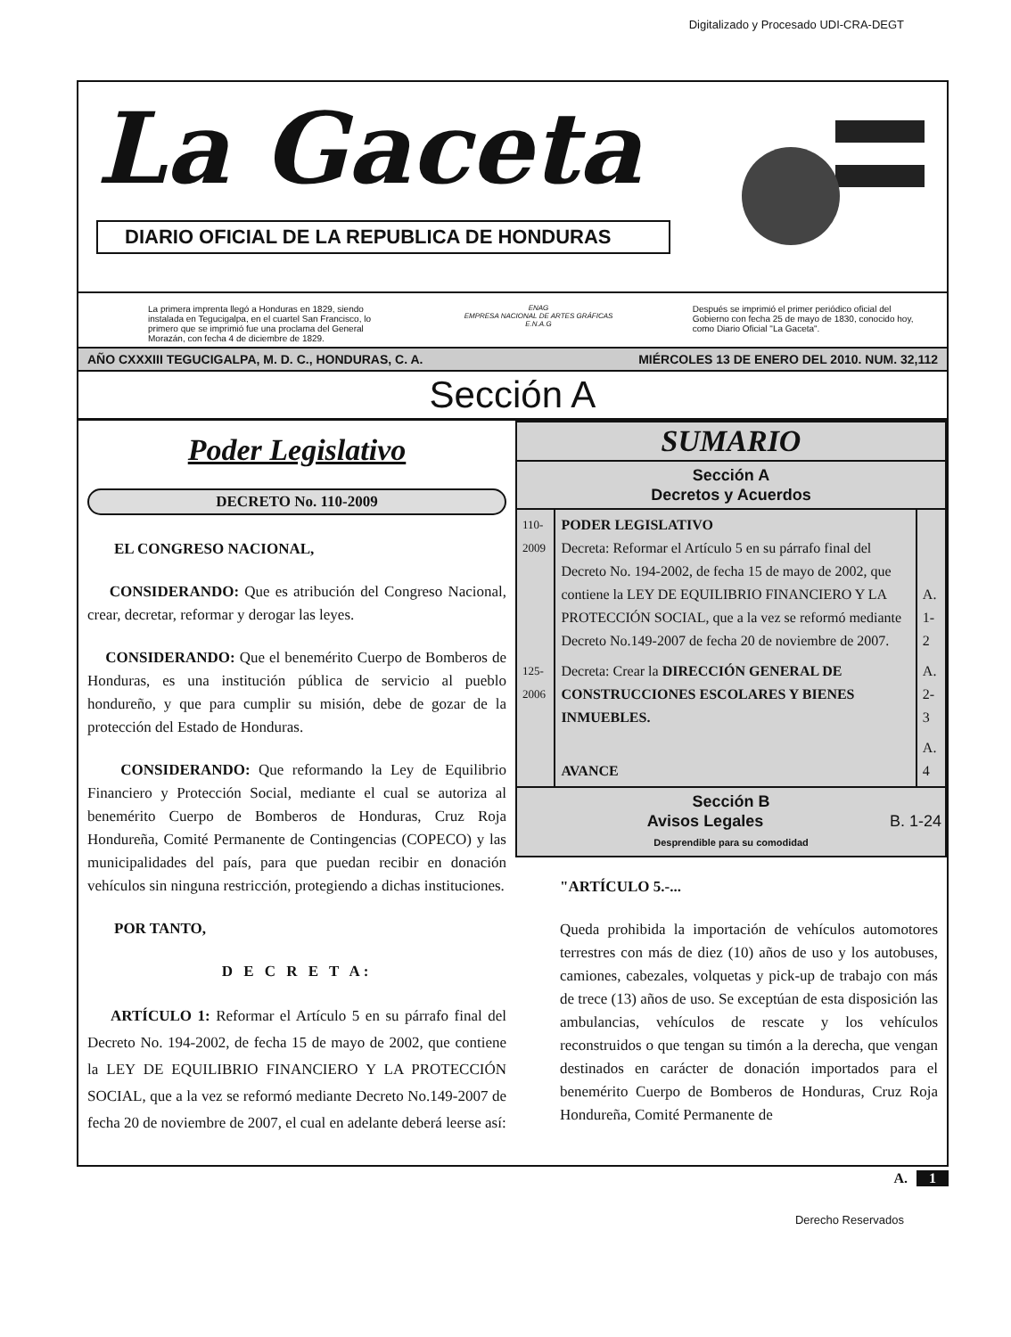Digitalizado y Procesado UDI-CRA-DEGT
La Gaceta
DIARIO OFICIAL DE LA REPUBLICA DE HONDURAS
La primera imprenta llegó a Honduras en 1829, siendo instalada en Tegucigalpa, en el cuartel San Francisco, lo primero que se imprimió fue una proclama del General Morazán, con fecha 4 de diciembre de 1829.
ENAG
EMPRESA NACIONAL DE ARTES GRÁFICAS
E.N.A.G
Después se imprimió el primer periódico oficial del Gobierno con fecha 25 de mayo de 1830, conocido hoy, como Diario Oficial "La Gaceta".
AÑO CXXXIII TEGUCIGALPA, M. D. C., HONDURAS, C. A. MIÉRCOLES 13 DE ENERO DEL 2010. NUM. 32,112
Sección A
Poder Legislativo
DECRETO No. 110-2009
EL CONGRESO NACIONAL,
CONSIDERANDO: Que es atribución del Congreso Nacional, crear, decretar, reformar y derogar las leyes.
CONSIDERANDO: Que el benemérito Cuerpo de Bomberos de Honduras, es una institución pública de servicio al pueblo hondureño, y que para cumplir su misión, debe de gozar de la protección del Estado de Honduras.
CONSIDERANDO: Que reformando la Ley de Equilibrio Financiero y Protección Social, mediante el cual se autoriza al benemérito Cuerpo de Bomberos de Honduras, Cruz Roja Hondureña, Comité Permanente de Contingencias (COPECO) y las municipalidades del país, para que puedan recibir en donación vehículos sin ninguna restricción, protegiendo a dichas instituciones.
POR TANTO,
D E C R E T A:
ARTÍCULO 1: Reformar el Artículo 5 en su párrafo final del Decreto No. 194-2002, de fecha 15 de mayo de 2002, que contiene la LEY DE EQUILIBRIO FINANCIERO Y LA PROTECCIÓN SOCIAL, que a la vez se reformó mediante Decreto No.149-2007 de fecha 20 de noviembre de 2007, el cual en adelante deberá leerse así:
SUMARIO
Sección A
Decretos y Acuerdos
| 110-2009 | PODER LEGISLATIVO Decreta: Reformar el Artículo 5 en su párrafo final del Decreto No. 194-2002, de fecha 15 de mayo de 2002, que contiene la LEY DE EQUILIBRIO FINANCIERO Y LA PROTECCIÓN SOCIAL, que a la vez se reformó mediante Decreto No.149-2007 de fecha 20 de noviembre de 2007. | A. 1-2 |
| 125-2006 | Decreta: Crear la DIRECCIÓN GENERAL DE CONSTRUCCIONES ESCOLARES Y BIENES INMUEBLES. | A. 2-3 |
| | AVANCE | A. 4 |
Sección B
Avisos Legales B. 1-24
Desprendible para su comodidad
"ARTÍCULO 5.-...
Queda prohibida la importación de vehículos automotores terrestres con más de diez (10) años de uso y los autobuses, camiones, cabezales, volquetas y pick-up de trabajo con más de trece (13) años de uso. Se exceptúan de esta disposición las ambulancias, vehículos de rescate y los vehículos reconstruidos o que tengan su timón a la derecha, que vengan destinados en carácter de donación importados para el benemérito Cuerpo de Bomberos de Honduras, Cruz Roja Hondureña, Comité Permanente de
A. 1
Derecho Reservados